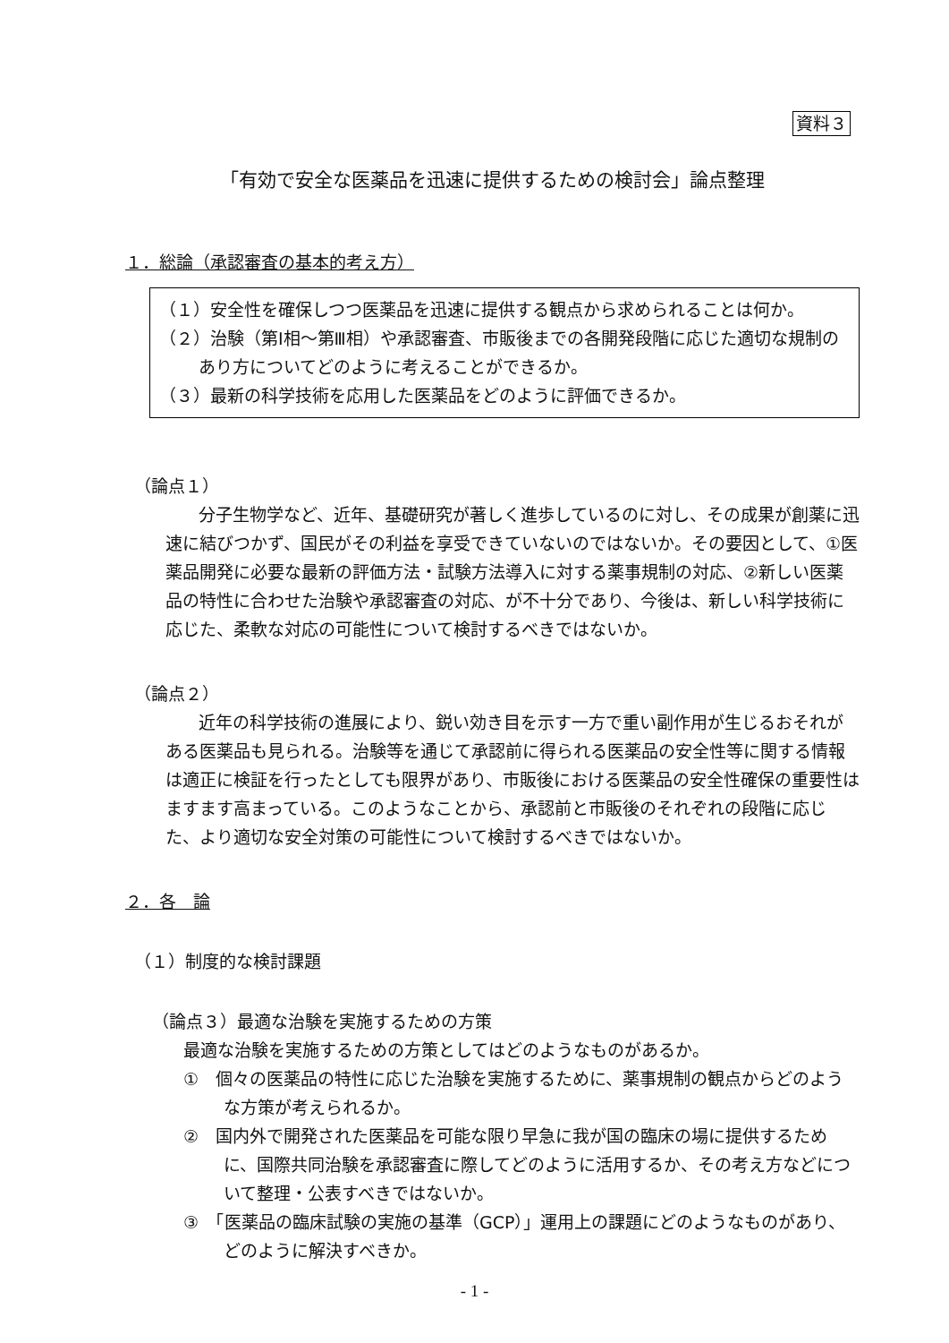資料３
「有効で安全な医薬品を迅速に提供するための検討会」論点整理
１．総論（承認審査の基本的考え方）
（１）安全性を確保しつつ医薬品を迅速に提供する観点から求められることは何か。
（２）治験（第Ⅰ相～第Ⅲ相）や承認審査、市販後までの各開発段階に応じた適切な規制のあり方についてどのように考えることができるか。
（３）最新の科学技術を応用した医薬品をどのように評価できるか。
（論点１）
分子生物学など、近年、基礎研究が著しく進歩しているのに対し、その成果が創薬に迅速に結びつかず、国民がその利益を享受できていないのではないか。その要因として、①医薬品開発に必要な最新の評価方法・試験方法導入に対する薬事規制の対応、②新しい医薬品の特性に合わせた治験や承認審査の対応、が不十分であり、今後は、新しい科学技術に応じた、柔軟な対応の可能性について検討するべきではないか。
（論点２）
近年の科学技術の進展により、鋭い効き目を示す一方で重い副作用が生じるおそれがある医薬品も見られる。治験等を通じて承認前に得られる医薬品の安全性等に関する情報は適正に検証を行ったとしても限界があり、市販後における医薬品の安全性確保の重要性はますます高まっている。このようなことから、承認前と市販後のそれぞれの段階に応じた、より適切な安全対策の可能性について検討するべきではないか。
２．各　論
（１）制度的な検討課題
（論点３）最適な治験を実施するための方策
最適な治験を実施するための方策としてはどのようなものがあるか。
①　個々の医薬品の特性に応じた治験を実施するために、薬事規制の観点からどのような方策が考えられるか。
②　国内外で開発された医薬品を可能な限り早急に我が国の臨床の場に提供するために、国際共同治験を承認審査に際してどのように活用するか、その考え方などについて整理・公表すべきではないか。
③　「医薬品の臨床試験の実施の基準（GCP）」運用上の課題にどのようなものがあり、どのように解決すべきか。
- 1 -